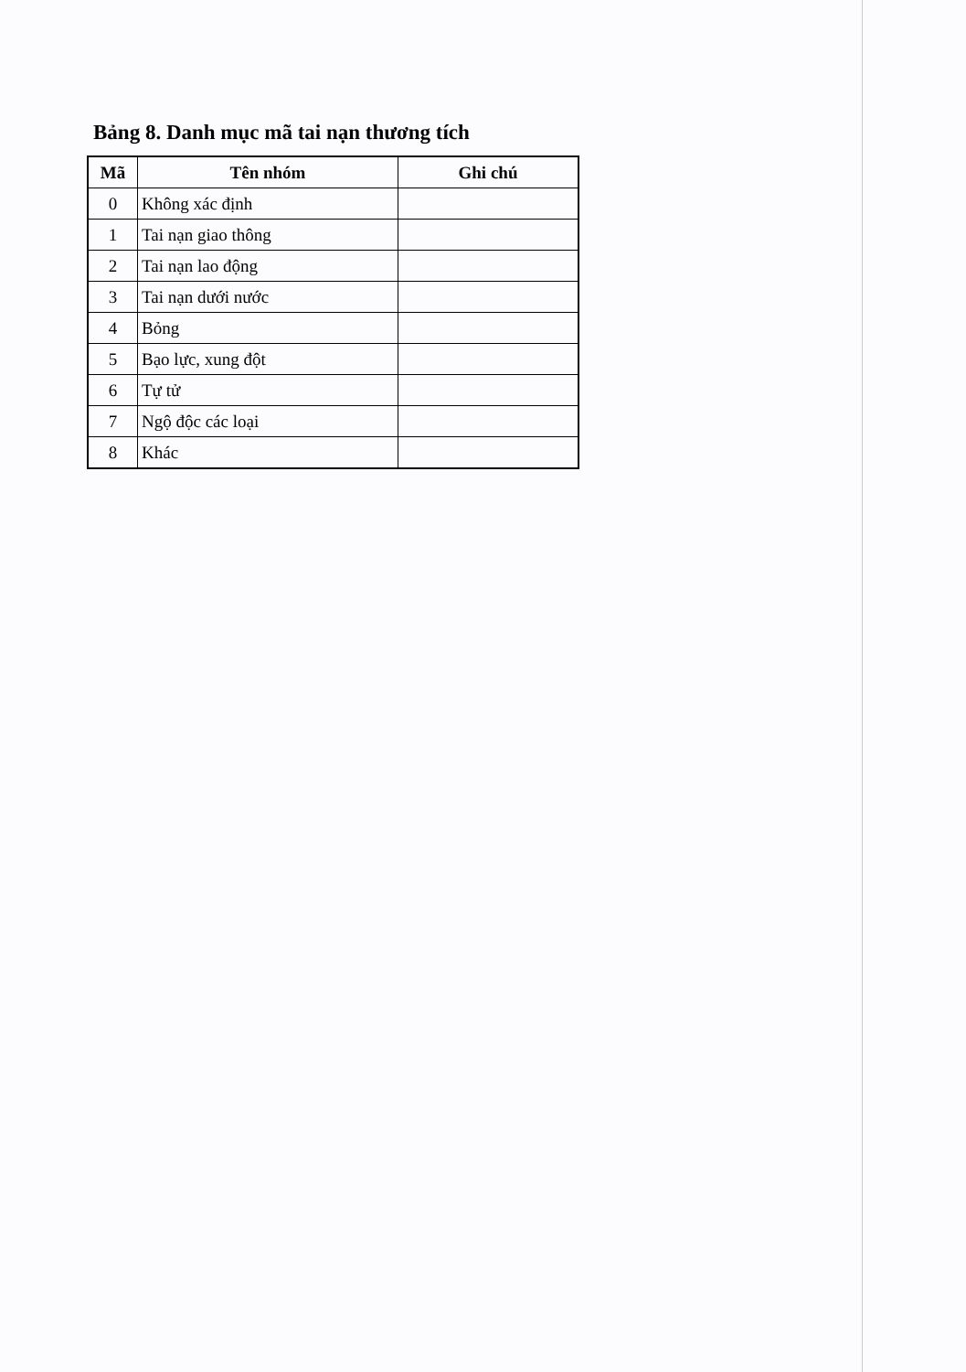Bảng 8. Danh mục mã tai nạn thương tích
| Mã | Tên nhóm | Ghi chú |
| --- | --- | --- |
| 0 | Không xác định | |
| 1 | Tai nạn giao thông | |
| 2 | Tai nạn lao động | |
| 3 | Tai nạn dưới nước | |
| 4 | Bỏng | |
| 5 | Bạo lực, xung đột | |
| 6 | Tự tử | |
| 7 | Ngộ độc các loại | |
| 8 | Khác | |